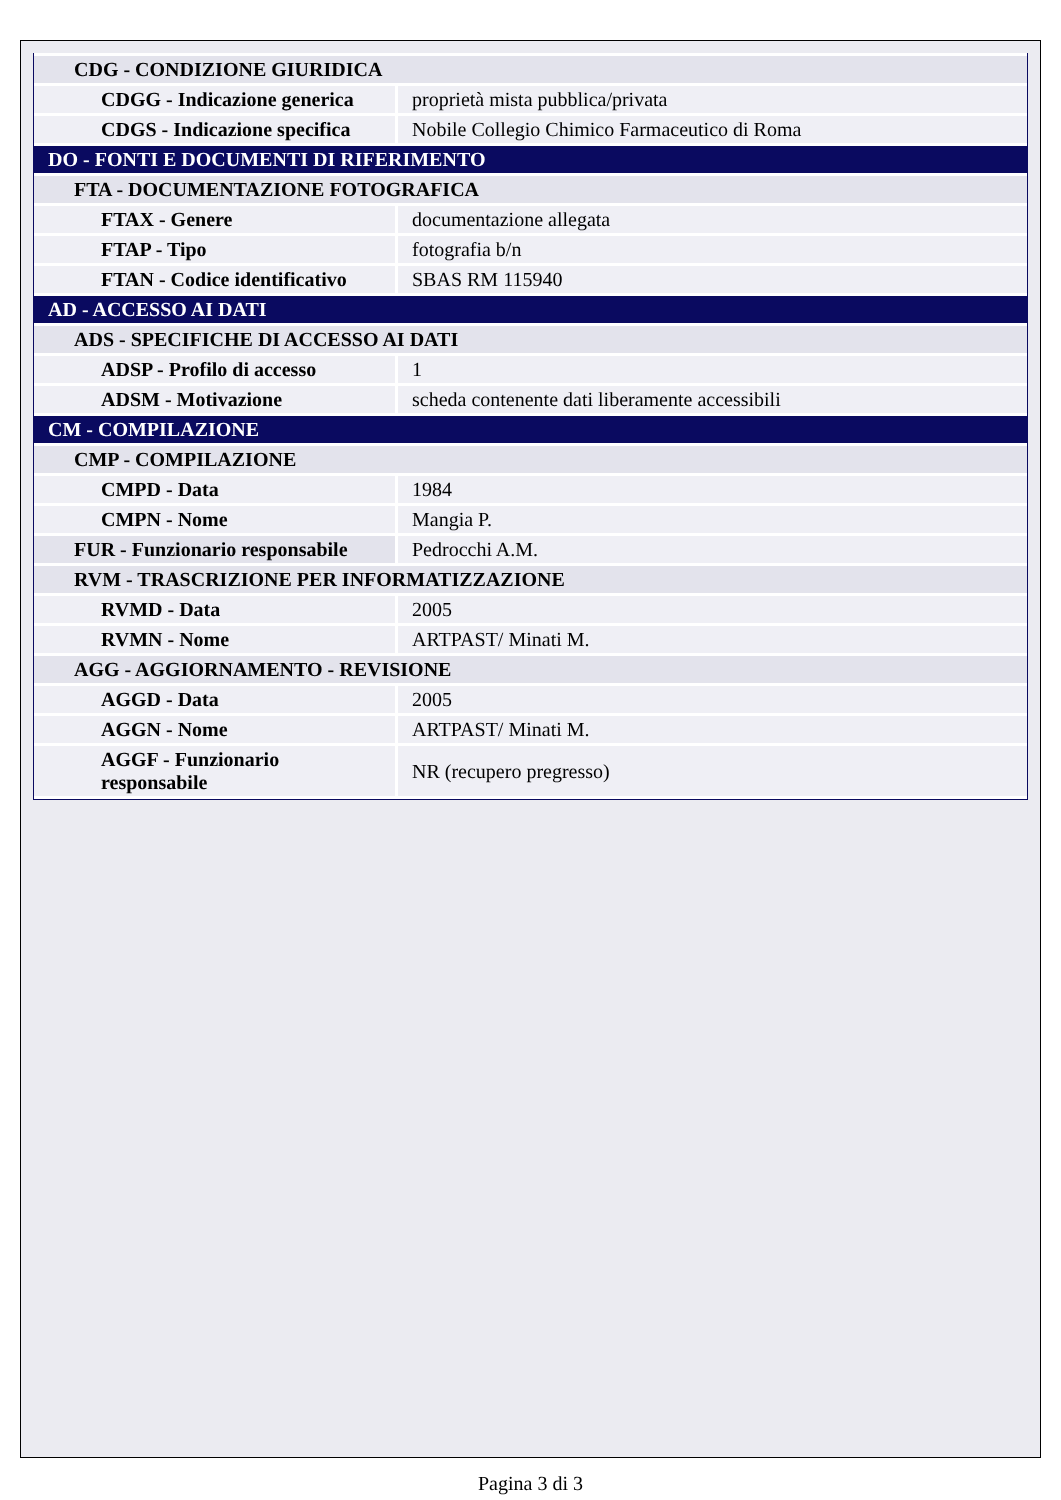| CDG - CONDIZIONE GIURIDICA | |
| CDGG - Indicazione generica | proprietà mista pubblica/privata |
| CDGS - Indicazione specifica | Nobile Collegio Chimico Farmaceutico di Roma |
| DO - FONTI E DOCUMENTI DI RIFERIMENTO | |
| FTA - DOCUMENTAZIONE FOTOGRAFICA | |
| FTAX - Genere | documentazione allegata |
| FTAP - Tipo | fotografia b/n |
| FTAN - Codice identificativo | SBAS RM 115940 |
| AD - ACCESSO AI DATI | |
| ADS - SPECIFICHE DI ACCESSO AI DATI | |
| ADSP - Profilo di accesso | 1 |
| ADSM - Motivazione | scheda contenente dati liberamente accessibili |
| CM - COMPILAZIONE | |
| CMP - COMPILAZIONE | |
| CMPD - Data | 1984 |
| CMPN - Nome | Mangia P. |
| FUR - Funzionario responsabile | Pedrocchi A.M. |
| RVM - TRASCRIZIONE PER INFORMATIZZAZIONE | |
| RVMD - Data | 2005 |
| RVMN - Nome | ARTPAST/ Minati M. |
| AGG - AGGIORNAMENTO - REVISIONE | |
| AGGD - Data | 2005 |
| AGGN - Nome | ARTPAST/ Minati M. |
| AGGF - Funzionario responsabile | NR (recupero pregresso) |
Pagina 3 di 3